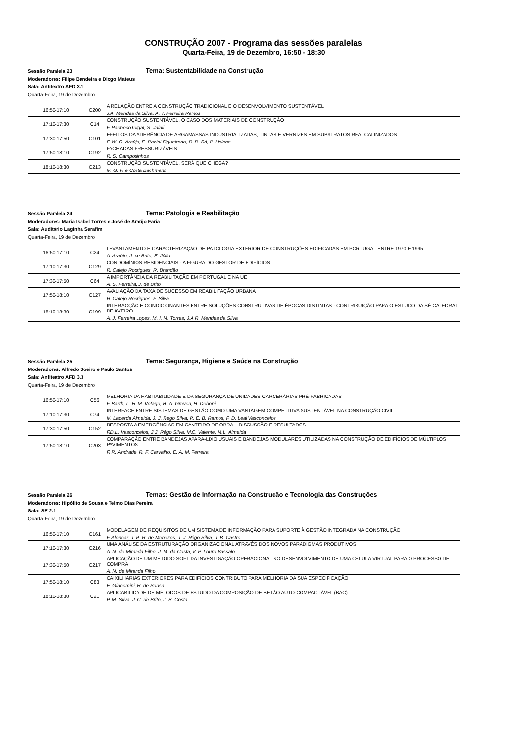CONSTRUÇÃO 2007 - Programa das sessões paralelas
Quarta-Feira, 19 de Dezembro, 16:50 - 18:30
Sessão Paralela 23 Tema: Sustentabilidade na Construção
Moderadores: Filipe Bandeira e Diogo Mateus
Sala: Anfiteatro AFD 3.1
Quarta-Feira, 19 de Dezembro
| 16:50-17:10 | C200 | A RELAÇÃO ENTRE A CONSTRUÇÃO TRADICIONAL E O DESENVOLVIMENTO SUSTENTÁVEL J.A. Mendes da Silva, A. T. Ferreira Ramos |
| 17:10-17:30 | C14 | CONSTRUÇÃO SUSTENTÁVEL. O CASO DOS MATERIAIS DE CONSTRUÇÃO F. PachecoTorgal, S. Jalali |
| 17:30-17:50 | C101 | EFEITOS DA ADERÊNCIA DE ARGAMASSAS INDUSTRIALIZADAS, TINTAS E VERNIZES EM SUBSTRATOS REALCALINIZADOS F. W. C. Araújo, E. Pazini Figueiredo, R. R. Sá, P. Helene |
| 17:50-18:10 | C192 | FACHADAS PRESSURIZÁVEIS R. S. Camposinhos |
| 18:10-18:30 | C213 | CONSTRUÇÃO SUSTENTÁVEL, SERÁ QUE CHEGA? M. G. F. e Costa Bachmann |
Sessão Paralela 24 Tema: Patologia e Reabilitação
Moderadores: Maria Isabel Torres e José de Araújo Faria
Sala: Auditório Laginha Serafim
Quarta-Feira, 19 de Dezembro
| 16:50-17:10 | C24 | LEVANTAMENTO E CARACTERIZAÇÃO DE PATOLOGIA EXTERIOR DE CONSTRUÇÕES EDIFICADAS EM PORTUGAL ENTRE 1970 E 1995 A. Araújo, J. de Brito, E. Júlio |
| 17:10-17:30 | C129 | CONDOMÍNIOS RESIDENCIAIS - A FIGURA DO GESTOR DE EDIFÍCIOS R. Calejo Rodrigues, R. Brandão |
| 17:30-17:50 | C64 | A IMPORTÂNCIA DA REABILITAÇÃO EM PORTUGAL E NA UE A. S. Ferreira, J. de Brito |
| 17:50-18:10 | C127 | AVALIAÇÃO DA TAXA DE SUCESSO EM REABILITAÇÃO URBANA R. Calejo Rodrigues, F. Silva |
| 18:10-18:30 | C199 | INTERACÇÃO E CONDICIONANTES ENTRE SOLUÇÕES CONSTRUTIVAS DE ÉPOCAS DISTINTAS - CONTRIBUIÇÃO PARA O ESTUDO DA SÉ CATEDRAL DE AVEIRO A. J. Ferreira Lopes, M. I. M. Torres, J.A.R. Mendes da Silva |
Sessão Paralela 25 Tema: Segurança, Higiene e Saúde na Construção
Moderadores: Alfredo Soeiro e Paulo Santos
Sala: Anfiteatro AFD 3.3
Quarta-Feira, 19 de Dezembro
| 16:50-17:10 | C56 | MELHORIA DA HABITABILIDADE E DA SEGURANÇA DE UNIDADES CARCERÁRIAS PRÉ-FABRICADAS F. Barth, L. H. M. Vefago, H. A. Greven, H. Deboni |
| 17:10-17:30 | C74 | INTERFACE ENTRE SISTEMAS DE GESTÃO COMO UMA VANTAGEM COMPETITIVA SUSTENTÁVEL NA CONSTRUÇÃO CIVIL M. Lacerda Almeida, J. J. Rego Silva, R. E. B. Ramos, F. D. Leal Vasconcelos |
| 17:30-17:50 | C152 | RESPOSTA A EMERGÊNCIAS EM CANTEIRO DE OBRA – DISCUSSÃO E RESULTADOS F.D.L. Vasconcelos, J.J. Rêgo Silva, M.C. Valente, M.L. Almeida |
| 17:50-18:10 | C203 | COMPARAÇÃO ENTRE BANDEJAS APARA-LIXO USUAIS E BANDEJAS MODULARES UTILIZADAS NA CONSTRUÇÃO DE EDIFÍCIOS DE MÚLTIPLOS PAVIMENTOS F. R. Andrade, R. F. Carvalho, E. A. M. Ferreira |
Sessão Paralela 26 Temas: Gestão de Informação na Construção e Tecnologia das Construções
Moderadores: Hipólito de Sousa e Telmo Dias Pereira
Sala: SE 2.1
Quarta-Feira, 19 de Dezembro
| 16:50-17:10 | C161 | MODELAGEM DE REQUISITOS DE UM SISTEMA DE INFORMAÇÃO PARA SUPORTE À GESTÃO INTEGRADA NA CONSTRUÇÃO F. Alencar, J. R. R. de Menezes, J. J. Rêgo Silva, J. B. Castro |
| 17:10-17:30 | C216 | UMA ANÁLISE DA ESTRUTURAÇÃO ORGANIZACIONAL ATRAVÉS DOS NOVOS PARADIGMAS PRODUTIVOS A. N. de Miranda Filho, J. M. da Costa, V. P. Louro Vassalo |
| 17:30-17:50 | C217 | APLICAÇÃO DE UM MÉTODO SOFT DA INVESTIGAÇÃO OPERACIONAL NO DESENVOLVIMENTO DE UMA CÉLULA VIRTUAL PARA O PROCESSO DE COMPRA A. N. de Miranda Filho |
| 17:50-18:10 | C83 | CAIXILHARIAS EXTERIORES PARA EDIFÍCIOS CONTRIBUTO PARA MELHORIA DA SUA ESPECIFICAÇÃO E. Giacomini, H. de Sousa |
| 18:10-18:30 | C21 | APLICABILIDADE DE MÉTODOS DE ESTUDO DA COMPOSIÇÃO DE BETÃO AUTO-COMPACTÁVEL (BAC) P. M. Silva, J. C. de Brito, J. B. Costa |